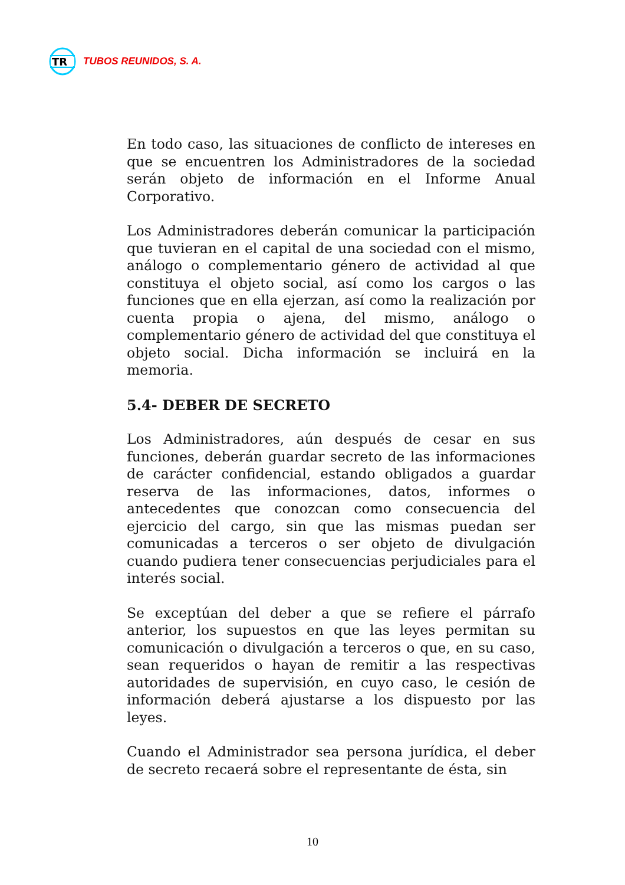TR
TUBOS REUNIDOS, S. A.
En todo caso, las situaciones de conflicto de intereses en que se encuentren los Administradores de la sociedad serán objeto de información en el Informe Anual Corporativo.
Los Administradores deberán comunicar la participación que tuvieran en el capital de una sociedad con el mismo, análogo o complementario género de actividad al que constituya el objeto social, así como los cargos o las funciones que en ella ejerzan, así como la realización por cuenta propia o ajena, del mismo, análogo o complementario género de actividad del que constituya el objeto social. Dicha información se incluirá en la memoria.
5.4- DEBER DE SECRETO
Los Administradores, aún después de cesar en sus funciones, deberán guardar secreto de las informaciones de carácter confidencial, estando obligados a guardar reserva de las informaciones, datos, informes o antecedentes que conozcan como consecuencia del ejercicio del cargo, sin que las mismas puedan ser comunicadas a terceros o ser objeto de divulgación cuando pudiera tener consecuencias perjudiciales para el interés social.
Se exceptúan del deber a que se refiere el párrafo anterior, los supuestos en que las leyes permitan su comunicación o divulgación a terceros o que, en su caso, sean requeridos o hayan de remitir a las respectivas autoridades de supervisión, en cuyo caso, le cesión de información deberá ajustarse a los dispuesto por las leyes.
Cuando el Administrador sea persona jurídica, el deber de secreto recaerá sobre el representante de ésta, sin
10